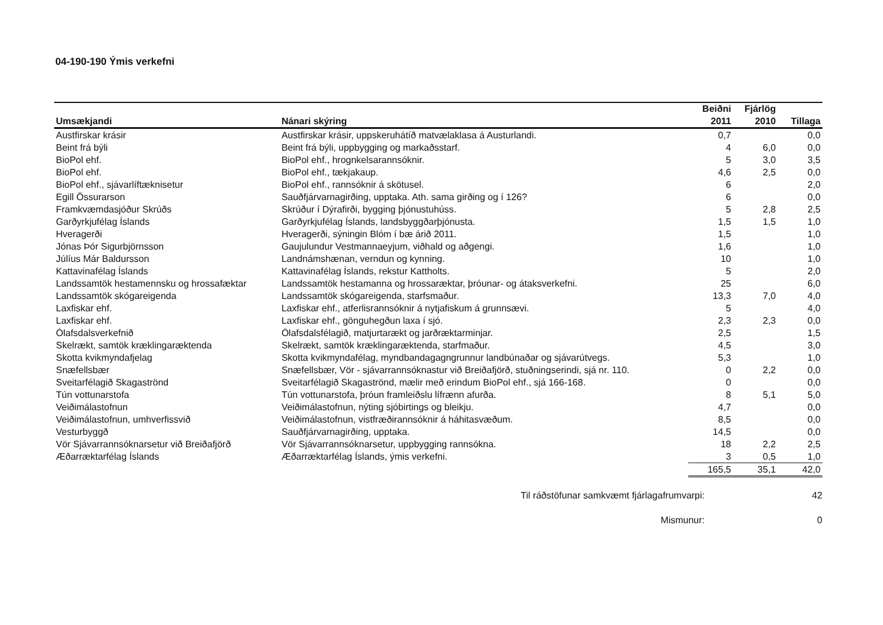04-190-190 Ýmis verkefni
| | | Beiðni | Fjárlög | |
| --- | --- | --- | --- | --- |
| Umsækjandi | Nánari skýring | 2011 | 2010 | Tillaga |
| Austfirskar krásir | Austfirskar krásir, uppskeruhátíð matvælaklasa á Austurlandi. | 0,7 | | 0,0 |
| Beint frá býli | Beint frá býli, uppbygging og markaðsstarf. | 4 | 6,0 | 0,0 |
| BioPol ehf. | BioPol ehf., hrognkelsarannsóknir. | 5 | 3,0 | 3,5 |
| BioPol ehf. | BioPol ehf., tækjakaup. | 4,6 | 2,5 | 0,0 |
| BioPol ehf., sjávarlíftæknisetur | BioPol ehf., rannsóknir á skötusel. | 6 | | 2,0 |
| Egill Össurarson | Sauðfjárvarnagirðing, upptaka. Ath. sama girðing og í 126? | 6 | | 0,0 |
| Framkvæmdasjóður Skrúðs | Skrúður í Dýrafirði, bygging þjónustuhúss. | 5 | 2,8 | 2,5 |
| Garðyrkjufélag Íslands | Garðyrkjufélag Íslands, landsbyggðarþjónusta. | 1,5 | 1,5 | 1,0 |
| Hveragerði | Hveragerði, sýningin Blóm í bæ árið 2011. | 1,5 | | 1,0 |
| Jónas Þór Sigurbjörnsson | Gaujulundur Vestmannaeyjum, viðhald og aðgengi. | 1,6 | | 1,0 |
| Júlíus Már Baldursson | Landnámshænan, verndun og kynning. | 10 | | 1,0 |
| Kattavinafélag Íslands | Kattavinafélag Íslands, rekstur Kattholts. | 5 | | 2,0 |
| Landssamtök hestamennsku og hrossafæktar | Landssamtök hestamanna og hrossaræktar, þróunar- og átaksverkefni. | 25 | | 6,0 |
| Landssamtök skógareigenda | Landssamtök skógareigenda, starfsmaður. | 13,3 | 7,0 | 4,0 |
| Laxfiskar ehf. | Laxfiskar ehf., atferlisrannsóknir á nytjafiskum á grunnsævi. | 5 | | 4,0 |
| Laxfiskar ehf. | Laxfiskar ehf., gönguhegðun laxa í sjó. | 2,3 | 2,3 | 0,0 |
| Ólafsdalsverkefnið | Ólafsdalsfélagið, matjurtarækt og jarðræktarminjar. | 2,5 | | 1,5 |
| Skelrækt, samtök kræklingaræktenda | Skelrækt, samtök kræklingaræktenda, starfmaður. | 4,5 | | 3,0 |
| Skotta kvikmyndafjelag | Skotta kvikmyndafélag, myndbandagagngrunnur landbúnaðar og sjávarútvegs. | 5,3 | | 1,0 |
| Snæfellsbær | Snæfellsbær, Vör - sjávarrannsóknastur við Breiðafjörð, stuðningserindi, sjá nr. 110. | 0 | 2,2 | 0,0 |
| Sveitarfélagið Skagaströnd | Sveitarfélagið Skagaströnd, mælir með erindum BioPol ehf., sjá 166-168. | 0 | | 0,0 |
| Tún vottunarstofa | Tún vottunarstofa, þróun framleiðslu lífrænn afurða. | 8 | 5,1 | 5,0 |
| Veiðimálastofnun | Veiðimálastofnun, nýting sjóbirtings og bleikju. | 4,7 | | 0,0 |
| Veiðimálastofnun, umhverfissvið | Veiðimálastofnun, vistfræðirannsóknir á háhitasvæðum. | 8,5 | | 0,0 |
| Vesturbyggð | Sauðfjárvarnagirðing, upptaka. | 14,5 | | 0,0 |
| Vör Sjávarrannsóknarsetur við Breiðafjörð | Vör Sjávarrannsóknarsetur, uppbygging rannsókna. | 18 | 2,2 | 2,5 |
| Æðarræktarfélag Íslands | Æðarræktarfélag Íslands, ýmis verkefni. | 3 | 0,5 | 1,0 |
| | | 165,5 | 35,1 | 42,0 |
Til ráðstöfunar samkvæmt fjárlagafrumvarpi: 42
Mismunur: 0